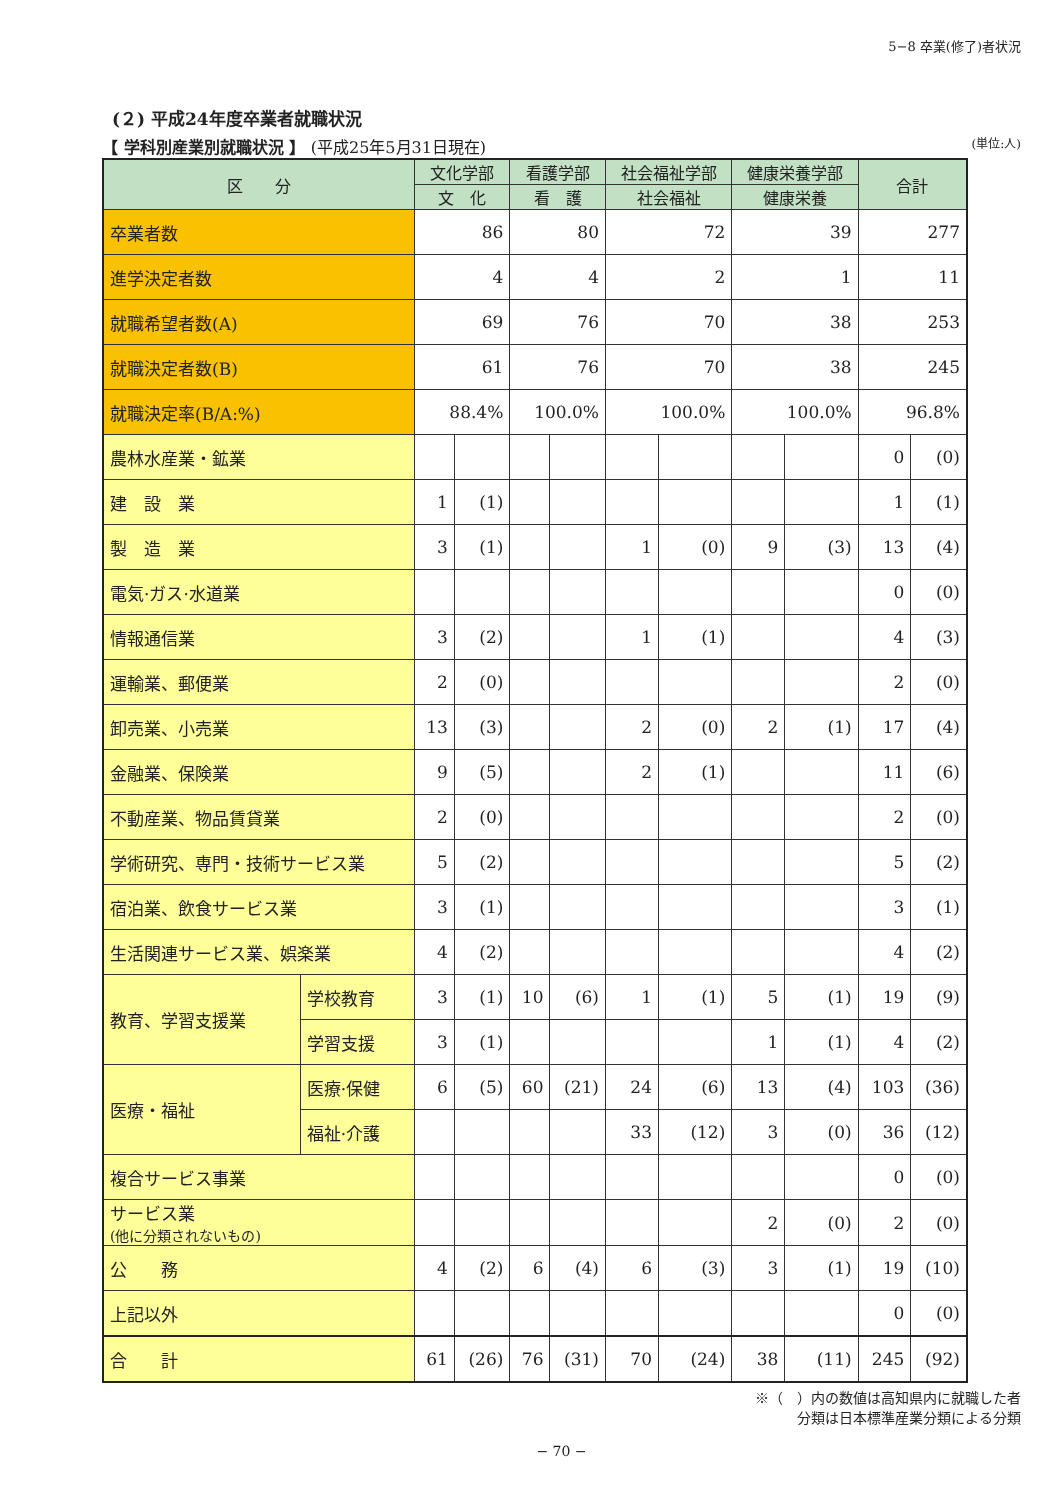5−8 卒業(修了)者状況
(２) 平成24年度卒業者就職状況
【 学科別産業別就職状況 】 (平成25年5月31日現在) (単位:人)
| 区 分 | | 文化学部 | | 看護学部 | | 社会福祉学部 | | 健康栄養学部 | | 合計 | |
| --- | --- | --- | --- | --- | --- | --- | --- | --- | --- | --- | --- |
| | | 文 化 | | 看 護 | | 社会福祉 | | 健康栄養 | | | |
| 卒業者数 | | 86 | | 80 | | 72 | | 39 | | 277 | |
| 進学決定者数 | | 4 | | 4 | | 2 | | 1 | | 11 | |
| 就職希望者数(A) | | 69 | | 76 | | 70 | | 38 | | 253 | |
| 就職決定者数(B) | | 61 | | 76 | | 70 | | 38 | | 245 | |
| 就職決定率(B/A:%) | | 88.4% | | 100.0% | | 100.0% | | 100.0% | | 96.8% | |
| 農林水産業・鉱業 | | | | | | | | | | 0 | (0) |
| 建 設 業 | | 1 | (1) | | | | | | | 1 | (1) |
| 製 造 業 | | 3 | (1) | | | 1 | (0) | 9 | (3) | 13 | (4) |
| 電気·ガス·水道業 | | | | | | | | | | 0 | (0) |
| 情報通信業 | | 3 | (2) | | | 1 | (1) | | | 4 | (3) |
| 運輸業、郵便業 | | 2 | (0) | | | | | | | 2 | (0) |
| 卸売業、小売業 | | 13 | (3) | | | 2 | (0) | 2 | (1) | 17 | (4) |
| 金融業、保険業 | | 9 | (5) | | | 2 | (1) | | | 11 | (6) |
| 不動産業、物品賃貸業 | | 2 | (0) | | | | | | | 2 | (0) |
| 学術研究、専門・技術サービス業 | | 5 | (2) | | | | | | | 5 | (2) |
| 宿泊業、飲食サービス業 | | 3 | (1) | | | | | | | 3 | (1) |
| 生活関連サービス業、娯楽業 | | 4 | (2) | | | | | | | 4 | (2) |
| 教育、学習支援業 | 学校教育 | 3 | (1) | 10 | (6) | 1 | (1) | 5 | (1) | 19 | (9) |
| | 学習支援 | 3 | (1) | | | | | 1 | (1) | 4 | (2) |
| 医療・福祉 | 医療·保健 | 6 | (5) | 60 | (21) | 24 | (6) | 13 | (4) | 103 | (36) |
| | 福祉·介護 | | | | | 33 | (12) | 3 | (0) | 36 | (12) |
| 複合サービス事業 | | | | | | | | | | 0 | (0) |
| サービス業 (他に分類されないもの) | | | | | | | | 2 | (0) | 2 | (0) |
| 公 務 | | 4 | (2) | 6 | (4) | 6 | (3) | 3 | (1) | 19 | (10) |
| 上記以外 | | | | | | | | | | 0 | (0) |
| 合 計 | | 61 | (26) | 76 | (31) | 70 | (24) | 38 | (11) | 245 | (92) |
※（　）内の数値は高知県内に就職した者
分類は日本標準産業分類による分類
− 70 −